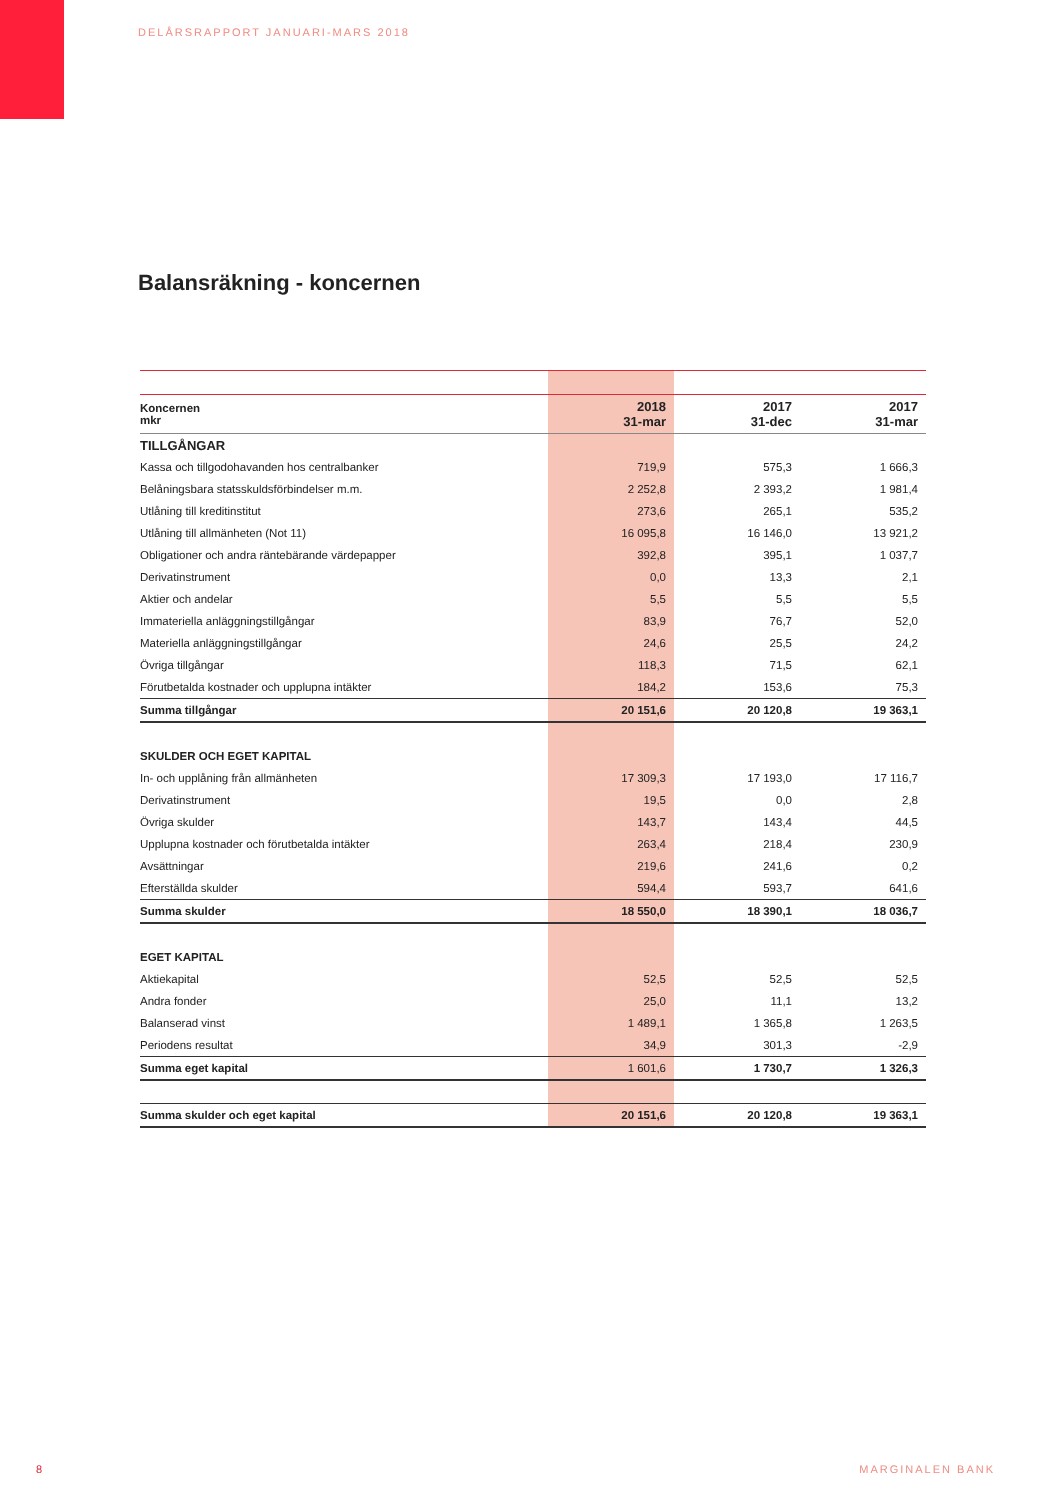DELÅRSRAPPORT JANUARI-MARS 2018
Balansräkning - koncernen
| Koncernen mkr | 2018 31-mar | 2017 31-dec | 2017 31-mar |
| --- | --- | --- | --- |
| TILLGÅNGAR | | | |
| Kassa och tillgodohavanden hos centralbanker | 719,9 | 575,3 | 1 666,3 |
| Belåningsbara statsskuldsförbindelser m.m. | 2 252,8 | 2 393,2 | 1 981,4 |
| Utlåning till kreditinstitut | 273,6 | 265,1 | 535,2 |
| Utlåning till allmänheten (Not 11) | 16 095,8 | 16 146,0 | 13 921,2 |
| Obligationer och andra räntebärande värdepapper | 392,8 | 395,1 | 1 037,7 |
| Derivatinstrument | 0,0 | 13,3 | 2,1 |
| Aktier och andelar | 5,5 | 5,5 | 5,5 |
| Immateriella anläggningstillgångar | 83,9 | 76,7 | 52,0 |
| Materiella anläggningstillgångar | 24,6 | 25,5 | 24,2 |
| Övriga tillgångar | 118,3 | 71,5 | 62,1 |
| Förutbetalda kostnader och upplupna intäkter | 184,2 | 153,6 | 75,3 |
| Summa tillgångar | 20 151,6 | 20 120,8 | 19 363,1 |
| SKULDER OCH EGET KAPITAL | | | |
| In- och upplåning från allmänheten | 17 309,3 | 17 193,0 | 17 116,7 |
| Derivatinstrument | 19,5 | 0,0 | 2,8 |
| Övriga skulder | 143,7 | 143,4 | 44,5 |
| Upplupna kostnader och förutbetalda intäkter | 263,4 | 218,4 | 230,9 |
| Avsättningar | 219,6 | 241,6 | 0,2 |
| Efterställda skulder | 594,4 | 593,7 | 641,6 |
| Summa skulder | 18 550,0 | 18 390,1 | 18 036,7 |
| EGET KAPITAL | | | |
| Aktiekapital | 52,5 | 52,5 | 52,5 |
| Andra fonder | 25,0 | 11,1 | 13,2 |
| Balanserad vinst | 1 489,1 | 1 365,8 | 1 263,5 |
| Periodens resultat | 34,9 | 301,3 | -2,9 |
| Summa eget kapital | 1 601,6 | 1 730,7 | 1 326,3 |
| Summa skulder och eget kapital | 20 151,6 | 20 120,8 | 19 363,1 |
8 MARGINALEN BANK